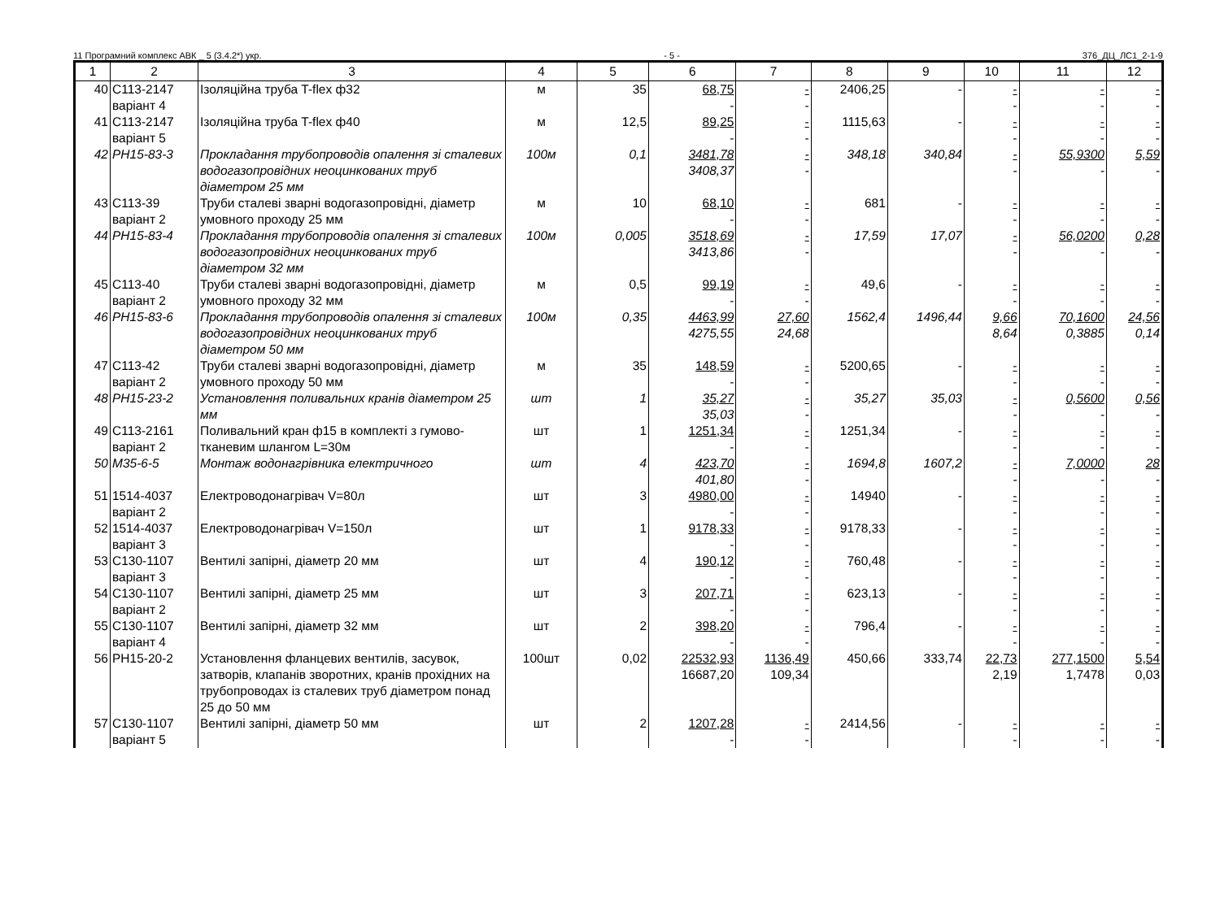11 Програмний комплекс АВК _ 5 (3.4.2*) укр. - 5 - 376_ДЦ_ЛС1_2-1-9
| 1 | 2 | 3 | 4 | 5 | 6 | 7 | 8 | 9 | 10 | 11 | 12 |
| --- | --- | --- | --- | --- | --- | --- | --- | --- | --- | --- | --- |
| 40 | С113-2147 варіант 4 | Ізоляційна труба T-flex ф32 | м | 35 | 68,75 - | - - | 2406,25 | - | - - | - - | - - |
| 41 | С113-2147 варіант 5 | Ізоляційна труба T-flex ф40 | м | 12,5 | 89,25 - | - - | 1115,63 | - | - - | - - | - - |
| 42 | РН15-83-3 | Прокладання трубопроводів опалення зі сталевих водогазопровідних неоцинкованих труб діаметром 25 мм | 100м | 0,1 | 3481,78 3408,37 | - - | 348,18 | 340,84 | - - | 55,9300 - | 5,59 - |
| 43 | С113-39 варіант 2 | Труби сталеві зварні водогазопровідні, діаметр умовного проходу 25 мм | м | 10 | 68,10 - | - - | 681 | - | - - | - - | - - |
| 44 | РН15-83-4 | Прокладання трубопроводів опалення зі сталевих водогазопровідних неоцинкованих труб діаметром 32 мм | 100м | 0,005 | 3518,69 3413,86 | - - | 17,59 | 17,07 | - - | 56,0200 - | 0,28 - |
| 45 | С113-40 варіант 2 | Труби сталеві зварні водогазопровідні, діаметр умовного проходу 32 мм | м | 0,5 | 99,19 - | - - | 49,6 | - | - - | - - | - - |
| 46 | РН15-83-6 | Прокладання трубопроводів опалення зі сталевих водогазопровідних неоцинкованих труб діаметром 50 мм | 100м | 0,35 | 4463,99 4275,55 | 27,60 24,68 | 1562,4 | 1496,44 | 9,66 8,64 | 70,1600 0,3885 | 24,56 0,14 |
| 47 | С113-42 варіант 2 | Труби сталеві зварні водогазопровідні, діаметр умовного проходу 50 мм | м | 35 | 148,59 - | - - | 5200,65 | - | - - | - - | - - |
| 48 | РН15-23-2 | Установлення поливальних кранів діаметром 25 мм | шт | 1 | 35,27 35,03 | - - | 35,27 | 35,03 | - - | 0,5600 - | 0,56 - |
| 49 | С113-2161 варіант 2 | Поливальний кран ф15 в комплекті з гумово-тканевим шлангом L=30м | шт | 1 | 1251,34 - | - - | 1251,34 | - | - - | - - | - - |
| 50 | М35-6-5 | Монтаж водонагрівника електричного | шт | 4 | 423,70 401,80 | - - | 1694,8 | 1607,2 | - - | 7,0000 - | 28 - |
| 51 | 1514-4037 варіант 2 | Електроводонагрівач V=80л | шт | 3 | 4980,00 - | - - | 14940 | - | - - | - - | - - |
| 52 | 1514-4037 варіант 3 | Електроводонагрівач V=150л | шт | 1 | 9178,33 - | - - | 9178,33 | - | - - | - - | - - |
| 53 | С130-1107 варіант 3 | Вентилі запірні, діаметр 20 мм | шт | 4 | 190,12 - | - - | 760,48 | - | - - | - - | - - |
| 54 | С130-1107 варіант 2 | Вентилі запірні, діаметр 25 мм | шт | 3 | 207,71 - | - - | 623,13 | - | - - | - - | - - |
| 55 | С130-1107 варіант 4 | Вентилі запірні, діаметр 32 мм | шт | 2 | 398,20 - | - - | 796,4 | - | - - | - - | - - |
| 56 | РН15-20-2 | Установлення фланцевих вентилів, засувок, затворів, клапанів зворотних, кранів прохідних на трубопроводах із сталевих труб діаметром понад 25 до 50 мм | 100шт | 0,02 | 22532,93 16687,20 | 1136,49 109,34 | 450,66 | 333,74 | 22,73 2,19 | 277,1500 1,7478 | 5,54 0,03 |
| 57 | С130-1107 варіант 5 | Вентилі запірні, діаметр 50 мм | шт | 2 | 1207,28 - | - - | 2414,56 | - | - - | - - | - - |